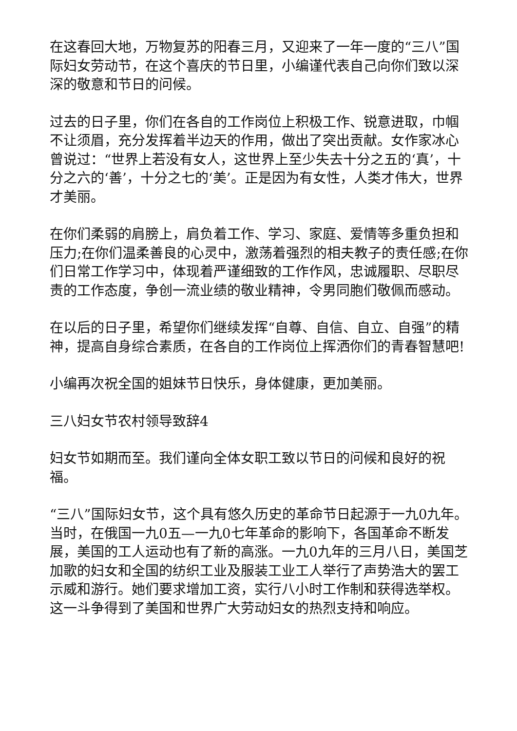在这春回大地，万物复苏的阳春三月，又迎来了一年一度的“三八”国际妇女劳动节，在这个喜庆的节日里，小编谨代表自己向你们致以深深的敬意和节日的问候。
过去的日子里，你们在各自的工作岗位上积极工作、锐意进取，巾帼不让须眉，充分发挥着半边天的作用，做出了突出贡献。女作家冰心曾说过：“世界上若没有女人，这世界上至少失去十分之五的‘真’，十分之六的‘善’，十分之七的‘美’。正是因为有女性，人类才伟大，世界才美丽。
在你们柔弱的肩膀上，肩负着工作、学习、家庭、爱情等多重负担和压力;在你们温柔善良的心灵中，激荡着强烈的相夫教子的责任感;在你们日常工作学习中，体现着严谨细致的工作作风，忠诚履职、尽职尽责的工作态度，争创一流业绩的敬业精神，令男同胞们敬佩而感动。
在以后的日子里，希望你们继续发挥“自尊、自信、自立、自强”的精神，提高自身综合素质，在各自的工作岗位上挥洒你们的青春智慧吧!
小编再次祝全国的姐妹节日快乐，身体健康，更加美丽。
三八妇女节农村领导致辞4
妇女节如期而至。我们谨向全体女职工致以节日的问候和良好的祝福。
“三八”国际妇女节，这个具有悠久历史的革命节日起源于一九0九年。当时，在俄国一九0五—一九0七年革命的影响下，各国革命不断发展，美国的工人运动也有了新的高涨。一九0九年的三月八日，美国芝加歌的妇女和全国的纺织工业及服装工业工人举行了声势浩大的罢工示威和游行。她们要求增加工资，实行八小时工作制和获得选举权。这一斗争得到了美国和世界广大劳动妇女的热烈支持和响应。